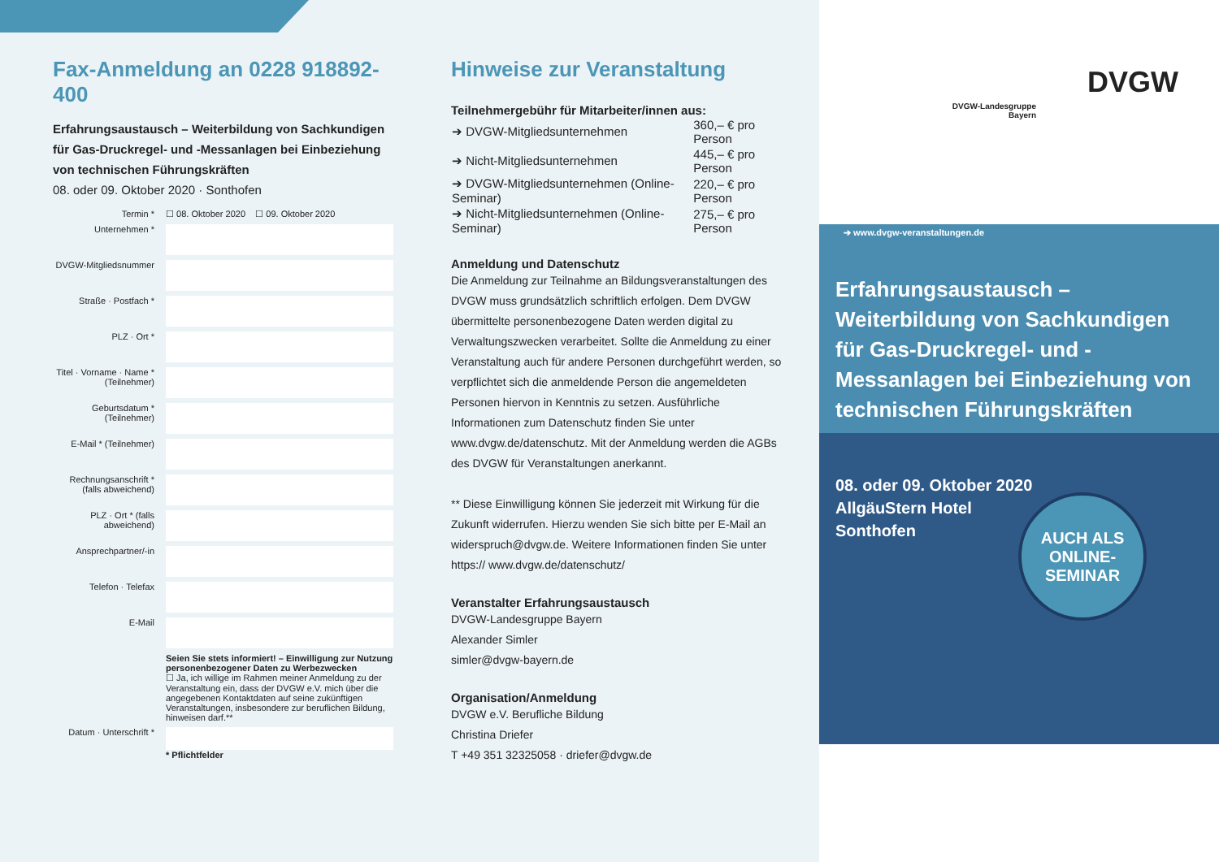Fax-Anmeldung an 0228 918892-400
Erfahrungsaustausch – Weiterbildung von Sachkundigen für Gas-Druckregel- und -Messanlagen bei Einbeziehung von technischen Führungskräften
08. oder 09. Oktober 2020 · Sonthofen
| Termin * | ☐ 08. Oktober 2020 ☐ 09. Oktober 2020 |
| Unternehmen * | |
| DVGW-Mitgliedsnummer | |
| Straße · Postfach * | |
| PLZ · Ort * | |
| Titel · Vorname · Name * (Teilnehmer) | |
| Geburtsdatum * (Teilnehmer) | |
| E-Mail * (Teilnehmer) | |
| Rechnungsanschrift * (falls abweichend) | |
| PLZ · Ort * (falls abweichend) | |
| Ansprechpartner/-in | |
| Telefon · Telefax | |
| E-Mail | |
| | Seien Sie stets informiert! – Einwilligung zur Nutzung personenbezogener Daten zu Werbezwecken ☐ Ja, ich willige im Rahmen meiner Anmeldung zu der Veranstaltung ein, dass der DVGW e.V. mich über die angegebenen Kontaktdaten auf seine zukünftigen Veranstaltungen, insbesondere zur beruflichen Bildung, hinweisen darf.** |
| Datum · Unterschrift * | * Pflichtfelder |
Hinweise zur Veranstaltung
Teilnehmergebühr für Mitarbeiter/innen aus:
| ➔ DVGW-Mitgliedsunternehmen | 360,– € pro Person |
| ➔ Nicht-Mitgliedsunternehmen | 445,– € pro Person |
| ➔ DVGW-Mitgliedsunternehmen (Online-Seminar) | 220,– € pro Person |
| ➔ Nicht-Mitgliedsunternehmen (Online-Seminar) | 275,– € pro Person |
Anmeldung und Datenschutz
Die Anmeldung zur Teilnahme an Bildungsveranstaltungen des DVGW muss grundsätzlich schriftlich erfolgen. Dem DVGW übermittelte personenbezogene Daten werden digital zu Verwaltungszwecken verarbeitet. Sollte die Anmeldung zu einer Veranstaltung auch für andere Personen durchgeführt werden, so verpflichtet sich die anmeldende Person die angemeldeten Personen hiervon in Kenntnis zu setzen. Ausführliche Informationen zum Datenschutz finden Sie unter www.dvgw.de/datenschutz. Mit der Anmeldung werden die AGBs des DVGW für Veranstaltungen anerkannt.
** Diese Einwilligung können Sie jederzeit mit Wirkung für die Zukunft widerrufen. Hierzu wenden Sie sich bitte per E-Mail an widerspruch@dvgw.de. Weitere Informationen finden Sie unter https:// www.dvgw.de/datenschutz/
Veranstalter Erfahrungsaustausch
DVGW-Landesgruppe Bayern
Alexander Simler
simler@dvgw-bayern.de
Organisation/Anmeldung
DVGW e.V. Berufliche Bildung
Christina Driefer
T +49 351 32325058 · driefer@dvgw.de
DVGW-Landesgruppe
Bayern
DVGW
Erfahrungsaustausch – Weiterbildung von Sachkundigen für Gas-Druckregel- und -Messanlagen bei Einbeziehung von technischen Führungskräften
08. oder 09. Oktober 2020
AllgäuStern Hotel
Sonthofen
AUCH ALS
ONLINE-
SEMINAR
➔ www.dvgw-veranstaltungen.de